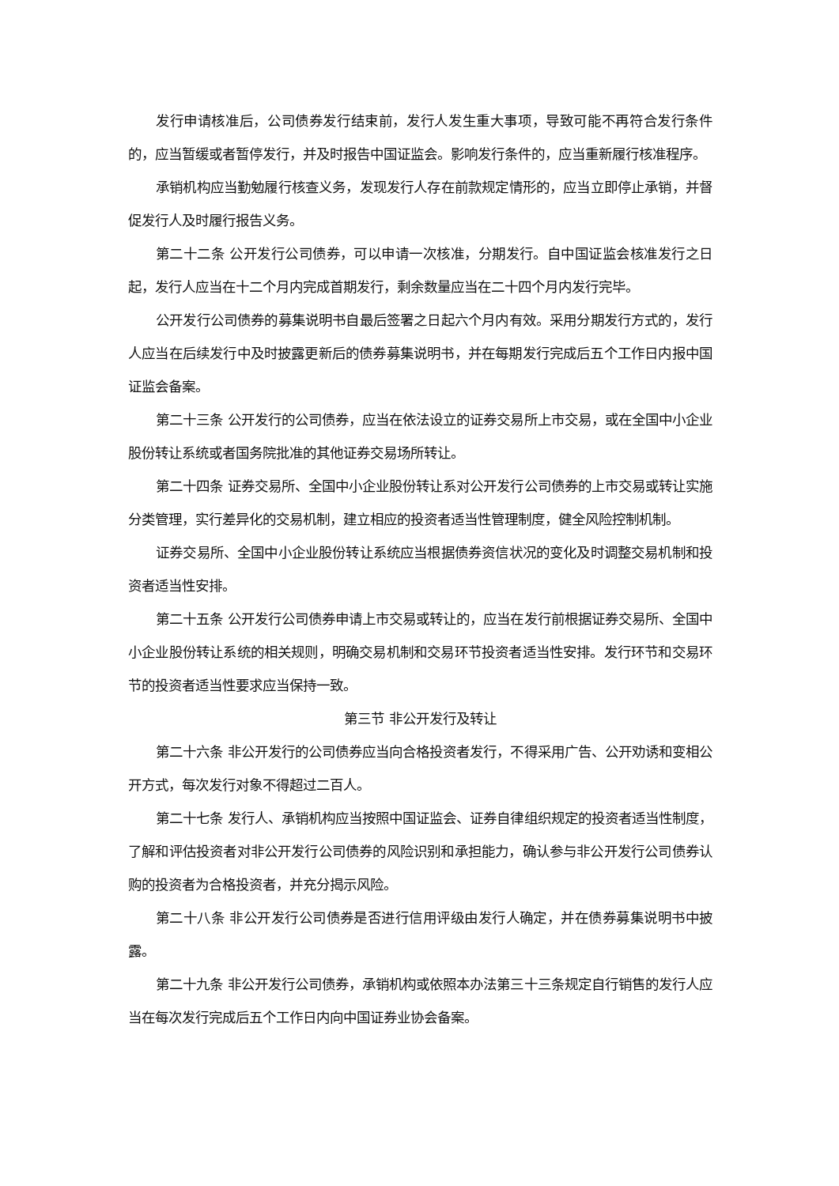发行申请核准后，公司债券发行结束前，发行人发生重大事项，导致可能不再符合发行条件的，应当暂缓或者暂停发行，并及时报告中国证监会。影响发行条件的，应当重新履行核准程序。
承销机构应当勤勉履行核查义务，发现发行人存在前款规定情形的，应当立即停止承销，并督促发行人及时履行报告义务。
第二十二条 公开发行公司债券，可以申请一次核准，分期发行。自中国证监会核准发行之日起，发行人应当在十二个月内完成首期发行，剩余数量应当在二十四个月内发行完毕。
公开发行公司债券的募集说明书自最后签署之日起六个月内有效。采用分期发行方式的，发行人应当在后续发行中及时披露更新后的债券募集说明书，并在每期发行完成后五个工作日内报中国证监会备案。
第二十三条 公开发行的公司债券，应当在依法设立的证券交易所上市交易，或在全国中小企业股份转让系统或者国务院批准的其他证券交易场所转让。
第二十四条 证券交易所、全国中小企业股份转让系对公开发行公司债券的上市交易或转让实施分类管理，实行差异化的交易机制，建立相应的投资者适当性管理制度，健全风险控制机制。
证券交易所、全国中小企业股份转让系统应当根据债券资信状况的变化及时调整交易机制和投资者适当性安排。
第二十五条 公开发行公司债券申请上市交易或转让的，应当在发行前根据证券交易所、全国中小企业股份转让系统的相关规则，明确交易机制和交易环节投资者适当性安排。发行环节和交易环节的投资者适当性要求应当保持一致。
第三节 非公开发行及转让
第二十六条 非公开发行的公司债券应当向合格投资者发行，不得采用广告、公开劝诱和变相公开方式，每次发行对象不得超过二百人。
第二十七条 发行人、承销机构应当按照中国证监会、证券自律组织规定的投资者适当性制度，了解和评估投资者对非公开发行公司债券的风险识别和承担能力，确认参与非公开发行公司债券认购的投资者为合格投资者，并充分揭示风险。
第二十八条 非公开发行公司债券是否进行信用评级由发行人确定，并在债券募集说明书中披露。
第二十九条 非公开发行公司债券，承销机构或依照本办法第三十三条规定自行销售的发行人应当在每次发行完成后五个工作日内向中国证券业协会备案。